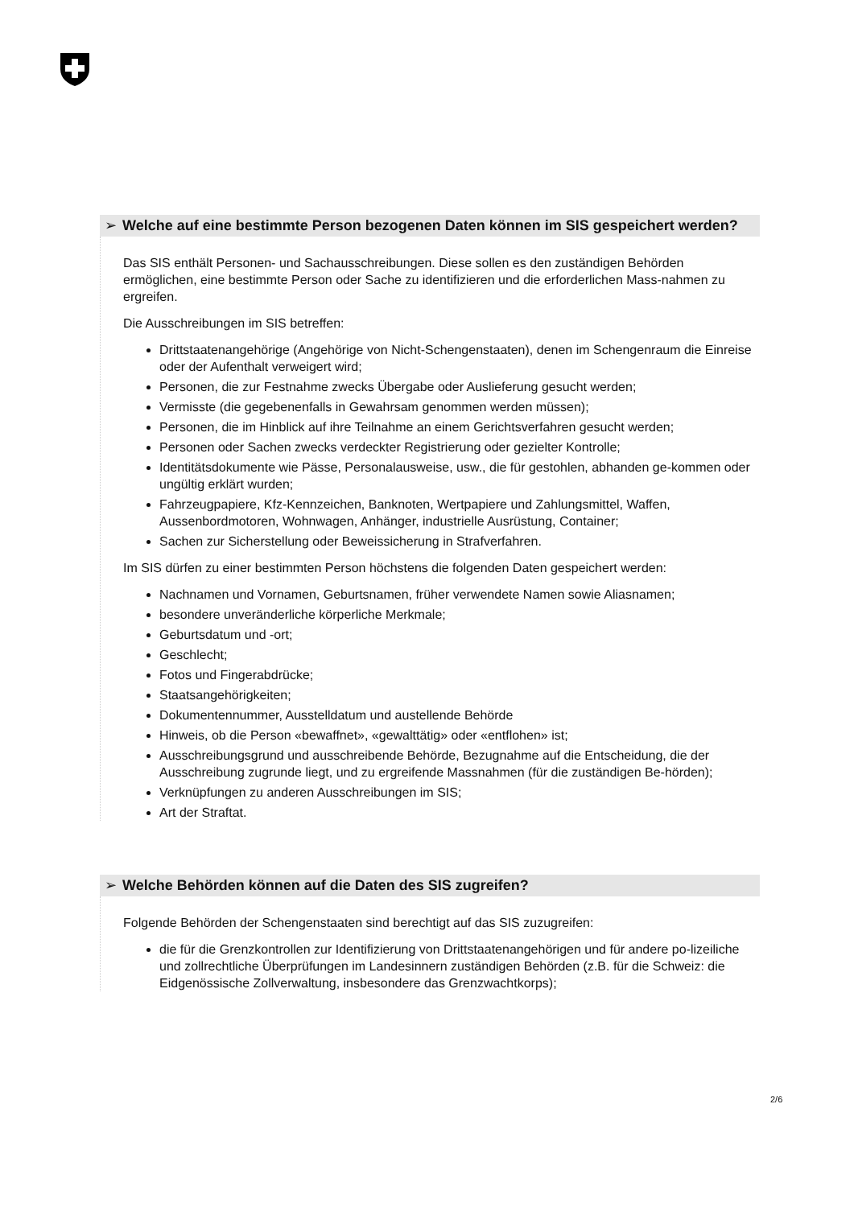➢ Welche auf eine bestimmte Person bezogenen Daten können im SIS gespeichert werden?
Das SIS enthält Personen- und Sachausschreibungen. Diese sollen es den zuständigen Behörden ermöglichen, eine bestimmte Person oder Sache zu identifizieren und die erforderlichen Mass-nahmen zu ergreifen.
Die Ausschreibungen im SIS betreffen:
Drittstaatenangehörige (Angehörige von Nicht-Schengenstaaten), denen im Schengenraum die Einreise oder der Aufenthalt verweigert wird;
Personen, die zur Festnahme zwecks Übergabe oder Auslieferung gesucht werden;
Vermisste (die gegebenenfalls in Gewahrsam genommen werden müssen);
Personen, die im Hinblick auf ihre Teilnahme an einem Gerichtsverfahren gesucht werden;
Personen oder Sachen zwecks verdeckter Registrierung oder gezielter Kontrolle;
Identitätsdokumente wie Pässe, Personalausweise, usw., die für gestohlen, abhanden ge-kommen oder ungültig erklärt wurden;
Fahrzeugpapiere, Kfz-Kennzeichen, Banknoten, Wertpapiere und Zahlungsmittel, Waffen, Aussenbordmotoren, Wohnwagen, Anhänger, industrielle Ausrüstung, Container;
Sachen zur Sicherstellung oder Beweissicherung in Strafverfahren.
Im SIS dürfen zu einer bestimmten Person höchstens die folgenden Daten gespeichert werden:
Nachnamen und Vornamen, Geburtsnamen, früher verwendete Namen sowie Aliasnamen;
besondere unveränderliche körperliche Merkmale;
Geburtsdatum und -ort;
Geschlecht;
Fotos und Fingerabdrücke;
Staatsangehörigkeiten;
Dokumentennummer, Ausstelldatum und austellende Behörde
Hinweis, ob die Person «bewaffnet», «gewalttätig» oder «entflohen» ist;
Ausschreibungsgrund und ausschreibende Behörde, Bezugnahme auf die Entscheidung, die der Ausschreibung zugrunde liegt, und zu ergreifende Massnahmen (für die zuständigen Be-hörden);
Verknüpfungen zu anderen Ausschreibungen im SIS;
Art der Straftat.
➢ Welche Behörden können auf die Daten des SIS zugreifen?
Folgende Behörden der Schengenstaaten sind berechtigt auf das SIS zuzugreifen:
die für die Grenzkontrollen zur Identifizierung von Drittstaatenangehörigen und für andere po-lizeiliche und zollrechtliche Überprüfungen im Landesinnern zuständigen Behörden (z.B. für die Schweiz: die Eidgenössische Zollverwaltung, insbesondere das Grenzwachtkorps);
2/6